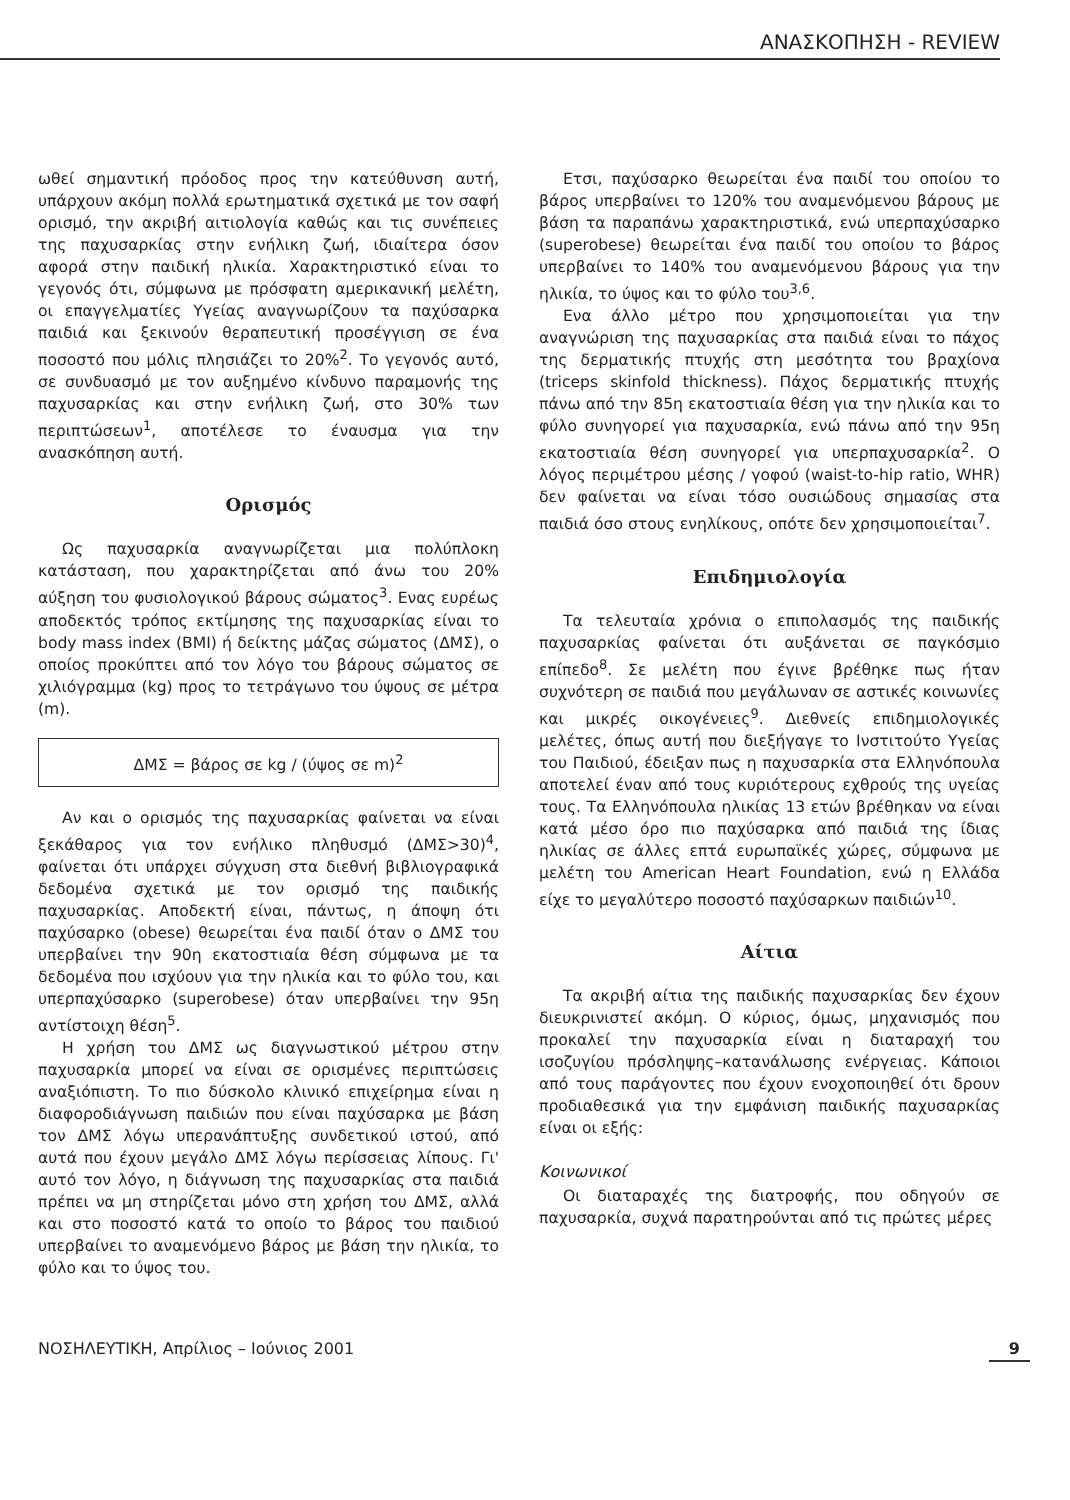ΑΝΑΣΚΟΠΗΣΗ - REVIEW
ωθεί σημαντική πρόοδος προς την κατεύθυνση αυτή, υπάρχουν ακόμη πολλά ερωτηματικά σχετικά με τον σαφή ορισμό, την ακριβή αιτιολογία καθώς και τις συνέπειες της παχυσαρκίας στην ενήλικη ζωή, ιδιαίτερα όσον αφορά στην παιδική ηλικία. Χαρακτηριστικό είναι το γεγονός ότι, σύμφωνα με πρόσφατη αμερικανική μελέτη, οι επαγγελματίες Υγείας αναγνωρίζουν τα παχύσαρκα παιδιά και ξεκινούν θεραπευτική προσέγγιση σε ένα ποσοστό που μόλις πλησιάζει το 20%<sup>2</sup>. Το γεγονός αυτό, σε συνδυασμό με τον αυξημένο κίνδυνο παραμονής της παχυσαρκίας και στην ενήλικη ζωή, στο 30% των περιπτώσεων<sup>1</sup>, αποτέλεσε το έναυσμα για την ανασκόπηση αυτή.
Ορισμός
Ως παχυσαρκία αναγνωρίζεται μια πολύπλοκη κατάσταση, που χαρακτηρίζεται από άνω του 20% αύξηση του φυσιολογικού βάρους σώματος<sup>3</sup>. Ενας ευρέως αποδεκτός τρόπος εκτίμησης της παχυσαρκίας είναι το body mass index (BMI) ή δείκτης μάζας σώματος (ΔΜΣ), ο οποίος προκύπτει από τον λόγο του βάρους σώματος σε χιλιόγραμμα (kg) προς το τετράγωνο του ύψους σε μέτρα (m).
ΔΜΣ = βάρος σε kg / (ύψος σε m)<sup>2</sup>
Αν και ο ορισμός της παχυσαρκίας φαίνεται να είναι ξεκάθαρος για τον ενήλικο πληθυσμό (ΔΜΣ>30)<sup>4</sup>, φαίνεται ότι υπάρχει σύγχυση στα διεθνή βιβλιογραφικά δεδομένα σχετικά με τον ορισμό της παιδικής παχυσαρκίας. Αποδεκτή είναι, πάντως, η άποψη ότι παχύσαρκο (obese) θεωρείται ένα παιδί όταν ο ΔΜΣ του υπερβαίνει την 90η εκατοστιαία θέση σύμφωνα με τα δεδομένα που ισχύουν για την ηλικία και το φύλο του, και υπερπαχύσαρκο (superobese) όταν υπερβαίνει την 95η αντίστοιχη θέση<sup>5</sup>.
Η χρήση του ΔΜΣ ως διαγνωστικού μέτρου στην παχυσαρκία μπορεί να είναι σε ορισμένες περιπτώσεις αναξιόπιστη. Το πιο δύσκολο κλινικό επιχείρημα είναι η διαφοροδιάγνωση παιδιών που είναι παχύσαρκα με βάση τον ΔΜΣ λόγω υπερανάπτυξης συνδετικού ιστού, από αυτά που έχουν μεγάλο ΔΜΣ λόγω περίσσειας λίπους. Γι' αυτό τον λόγο, η διάγνωση της παχυσαρκίας στα παιδιά πρέπει να μη στηρίζεται μόνο στη χρήση του ΔΜΣ, αλλά και στο ποσοστό κατά το οποίο το βάρος του παιδιού υπερβαίνει το αναμενόμενο βάρος με βάση την ηλικία, το φύλο και το ύψος του.
Ετσι, παχύσαρκο θεωρείται ένα παιδί του οποίου το βάρος υπερβαίνει το 120% του αναμενόμενου βάρους με βάση τα παραπάνω χαρακτηριστικά, ενώ υπερπαχύσαρκο (superobese) θεωρείται ένα παιδί του οποίου το βάρος υπερβαίνει το 140% του αναμενόμενου βάρους για την ηλικία, το ύψος και το φύλο του<sup>3,6</sup>.
Ενα άλλο μέτρο που χρησιμοποιείται για την αναγνώριση της παχυσαρκίας στα παιδιά είναι το πάχος της δερματικής πτυχής στη μεσότητα του βραχίονα (triceps skinfold thickness). Πάχος δερματικής πτυχής πάνω από την 85η εκατοστιαία θέση για την ηλικία και το φύλο συνηγορεί για παχυσαρκία, ενώ πάνω από την 95η εκατοστιαία θέση συνηγορεί για υπερπαχυσαρκία<sup>2</sup>. Ο λόγος περιμέτρου μέσης / γοφού (waist-to-hip ratio, WHR) δεν φαίνεται να είναι τόσο ουσιώδους σημασίας στα παιδιά όσο στους ενηλίκους, οπότε δεν χρησιμοποιείται<sup>7</sup>.
Επιδημιολογία
Τα τελευταία χρόνια ο επιπολασμός της παιδικής παχυσαρκίας φαίνεται ότι αυξάνεται σε παγκόσμιο επίπεδο<sup>8</sup>. Σε μελέτη που έγινε βρέθηκε πως ήταν συχνότερη σε παιδιά που μεγάλωναν σε αστικές κοινωνίες και μικρές οικογένειες<sup>9</sup>. Διεθνείς επιδημιολογικές μελέτες, όπως αυτή που διεξήγαγε το Ινστιτούτο Υγείας του Παιδιού, έδειξαν πως η παχυσαρκία στα Ελληνόπουλα αποτελεί έναν από τους κυριότερους εχθρούς της υγείας τους. Τα Ελληνόπουλα ηλικίας 13 ετών βρέθηκαν να είναι κατά μέσο όρο πιο παχύσαρκα από παιδιά της ίδιας ηλικίας σε άλλες επτά ευρωπαϊκές χώρες, σύμφωνα με μελέτη του American Heart Foundation, ενώ η Ελλάδα είχε το μεγαλύτερο ποσοστό παχύσαρκων παιδιών<sup>10</sup>.
Αίτια
Τα ακριβή αίτια της παιδικής παχυσαρκίας δεν έχουν διευκρινιστεί ακόμη. Ο κύριος, όμως, μηχανισμός που προκαλεί την παχυσαρκία είναι η διαταραχή του ισοζυγίου πρόσληψης–κατανάλωσης ενέργειας. Κάποιοι από τους παράγοντες που έχουν ενοχοποιηθεί ότι δρουν προδιαθεσικά για την εμφάνιση παιδικής παχυσαρκίας είναι οι εξής:
Κοινωνικοί
Οι διαταραχές της διατροφής, που οδηγούν σε παχυσαρκία, συχνά παρατηρούνται από τις πρώτες μέρες
ΝΟΣΗΛΕΥΤΙΚΗ, Απρίλιος – Ιούνιος 2001 9